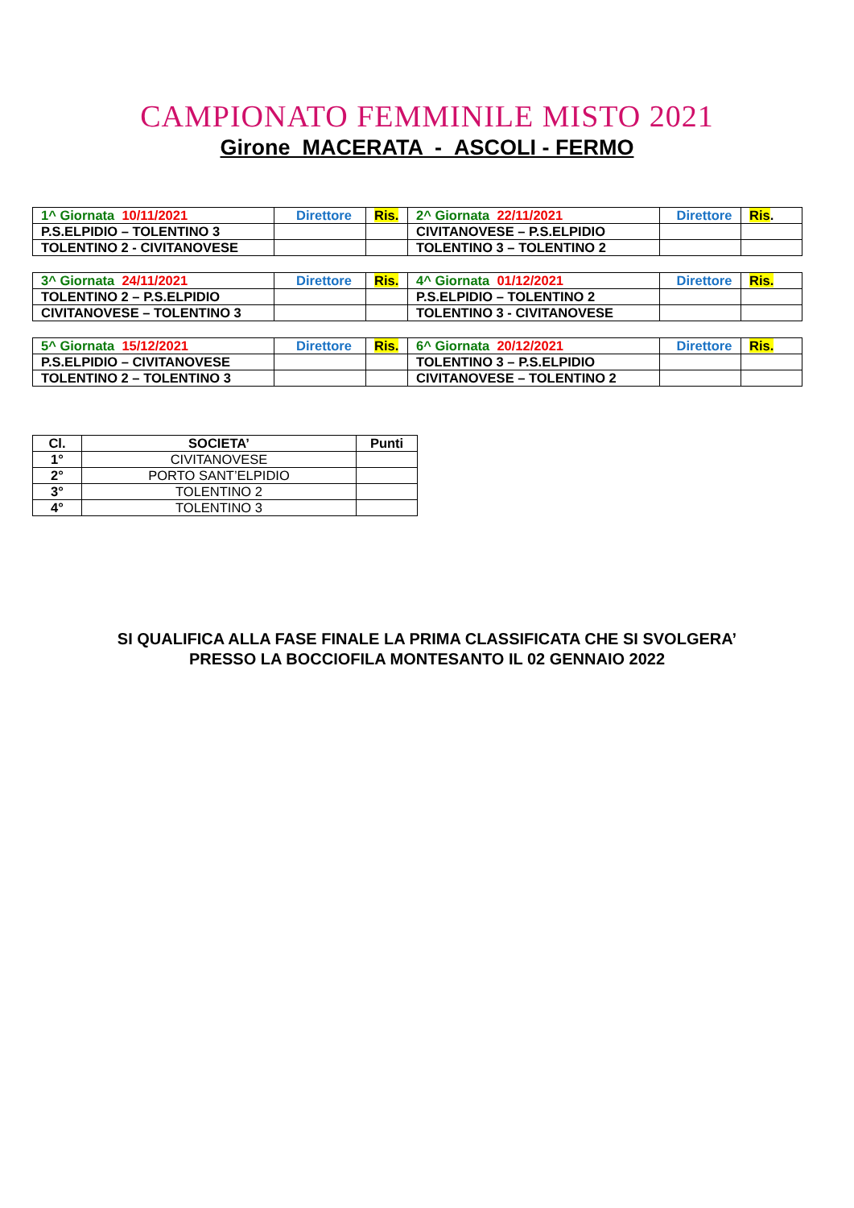CAMPIONATO FEMMINILE MISTO 2021
Girone MACERATA - ASCOLI - FERMO
| 1^ Giornata 10/11/2021 | Direttore | Ris. | 2^ Giornata 22/11/2021 | Direttore | Ris . |
| P.S.ELPIDIO – TOLENTINO 3 | | | CIVITANOVESE – P.S.ELPIDIO | | |
| TOLENTINO 2 - CIVITANOVESE | | | TOLENTINO 3 – TOLENTINO 2 | | |
| 3^ Giornata 24/11/2021 | Direttore | Ris. | 4^ Giornata 01/12/2021 | Direttore | Ris. |
| TOLENTINO 2 – P.S.ELPIDIO | | | P.S.ELPIDIO – TOLENTINO 2 | | |
| CIVITANOVESE – TOLENTINO 3 | | | TOLENTINO 3 - CIVITANOVESE | | |
| 5^ Giornata 15/12/2021 | Direttore | Ris. | 6^ Giornata 20/12/2021 | Direttore | Ris. |
| P.S.ELPIDIO – CIVITANOVESE | | | TOLENTINO 3 – P.S.ELPIDIO | | |
| TOLENTINO 2 – TOLENTINO 3 | | | CIVITANOVESE – TOLENTINO 2 | | |
| Cl. | SOCIETA’ | Punti |
| --- | --- | --- |
| 1° | CIVITANOVESE | |
| 2° | PORTO SANT’ELPIDIO | |
| 3° | TOLENTINO 2 | |
| 4° | TOLENTINO 3 | |
SI QUALIFICA ALLA FASE FINALE LA PRIMA CLASSIFICATA CHE SI SVOLGERA’
PRESSO LA BOCCIOFILA MONTESANTO IL 02 GENNAIO 2022